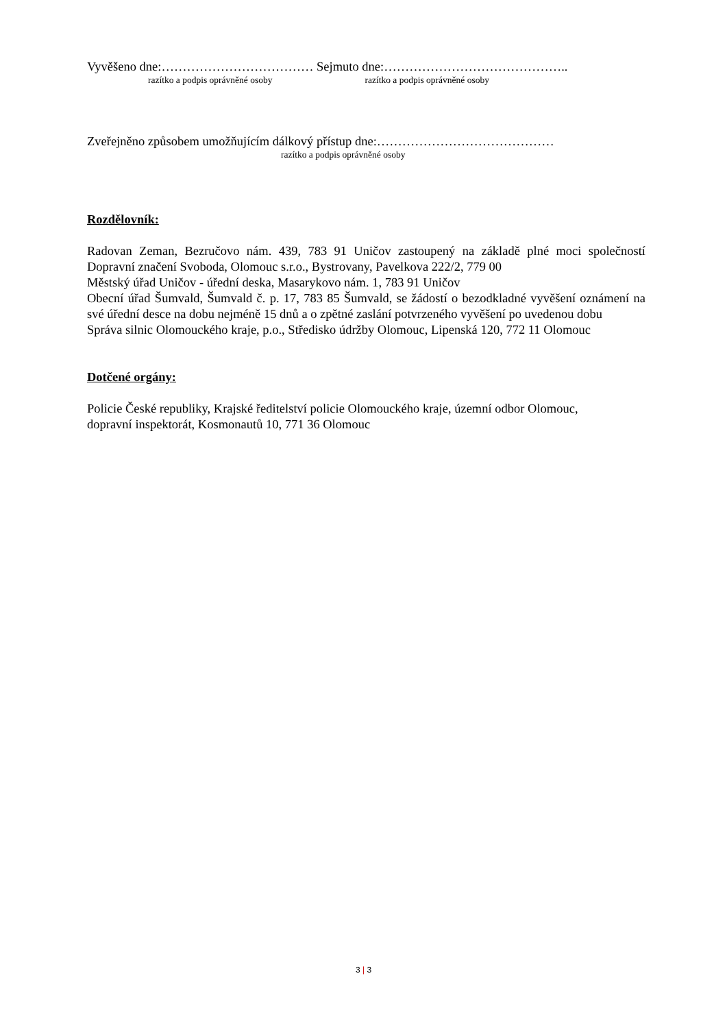Vyvěšeno dne:……………………………… Sejmuto dne:……………………………………..
razítko a podpis oprávněné osoby razítko a podpis oprávněné osoby
Zveřejněno způsobem umožňujícím dálkový přístup dne:……………………………………
razítko a podpis oprávněné osoby
Rozdělovník:
Radovan Zeman, Bezručovo nám. 439, 783 91 Uničov zastoupený na základě plné moci společností Dopravní značení Svoboda, Olomouc s.r.o., Bystrovany, Pavelkova 222/2, 779 00
Městský úřad Uničov - úřední deska, Masarykovo nám. 1, 783 91 Uničov
Obecní úřad Šumvald, Šumvald č. p. 17, 783 85 Šumvald, se žádostí o bezodkladné vyvěšení oznámení na své úřední desce na dobu nejméně 15 dnů a o zpětné zaslání potvrzeného vyvěšení po uvedenou dobu
Správa silnic Olomouckého kraje, p.o., Středisko údržby Olomouc, Lipenská 120, 772 11 Olomouc
Dotčené orgány:
Policie České republiky, Krajské ředitelství policie Olomouckého kraje, územní odbor Olomouc,
dopravní inspektorát, Kosmonautů 10, 771 36 Olomouc
3 | 3